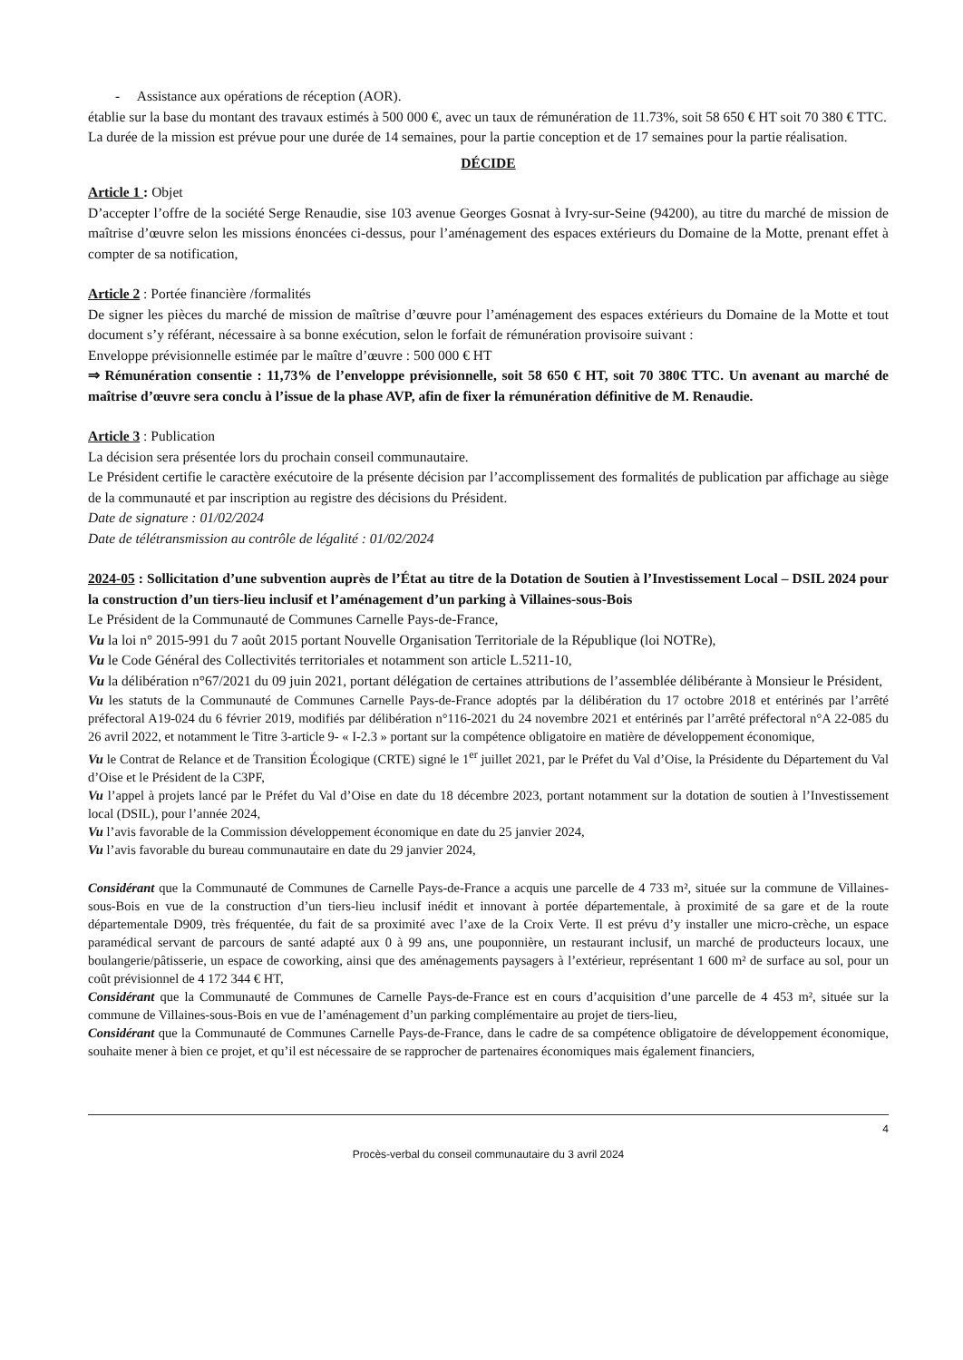- Assistance aux opérations de réception (AOR).
établie sur la base du montant des travaux estimés à 500 000 €, avec un taux de rémunération de 11.73%, soit 58 650 € HT soit 70 380 € TTC.
La durée de la mission est prévue pour une durée de 14 semaines, pour la partie conception et de 17 semaines pour la partie réalisation.
DÉCIDE
Article 1 : Objet
D’accepter l’offre de la société Serge Renaudie, sise 103 avenue Georges Gosnat à Ivry-sur-Seine (94200), au titre du marché de mission de maîtrise d’œuvre selon les missions énoncées ci-dessus, pour l’aménagement des espaces extérieurs du Domaine de la Motte, prenant effet à compter de sa notification,
Article 2 : Portée financière /formalités
De signer les pièces du marché de mission de maîtrise d’œuvre pour l’aménagement des espaces extérieurs du Domaine de la Motte et tout document s’y référant, nécessaire à sa bonne exécution, selon le forfait de rémunération provisoire suivant :
Enveloppe prévisionnelle estimée par le maître d’œuvre : 500 000 € HT
⇒ Rémunération consentie : 11,73% de l’enveloppe prévisionnelle, soit 58 650 € HT, soit 70 380€ TTC. Un avenant au marché de maîtrise d’œuvre sera conclu à l’issue de la phase AVP, afin de fixer la rémunération définitive de M. Renaudie.
Article 3 : Publication
La décision sera présentée lors du prochain conseil communautaire.
Le Président certifie le caractère exécutoire de la présente décision par l’accomplissement des formalités de publication par affichage au siège de la communauté et par inscription au registre des décisions du Président.
Date de signature : 01/02/2024
Date de télétransmission au contrôle de légalité : 01/02/2024
2024-05 : Sollicitation d’une subvention auprès de l’État au titre de la Dotation de Soutien à l’Investissement Local – DSIL 2024 pour la construction d’un tiers-lieu inclusif et l’aménagement d’un parking à Villaines-sous-Bois
Le Président de la Communauté de Communes Carnelle Pays-de-France,
Vu la loi n° 2015-991 du 7 août 2015 portant Nouvelle Organisation Territoriale de la République (loi NOTRe),
Vu le Code Général des Collectivités territoriales et notamment son article L.5211-10,
Vu la délibération n°67/2021 du 09 juin 2021, portant délégation de certaines attributions de l’assemblée délibérante à Monsieur le Président,
Vu les statuts de la Communauté de Communes Carnelle Pays-de-France adoptés par la délibération du 17 octobre 2018 et entérinés par l’arrêté préfectoral A19-024 du 6 février 2019, modifiés par délibération n°116-2021 du 24 novembre 2021 et entérinés par l’arrêté préfectoral n°A 22-085 du 26 avril 2022, et notamment le Titre 3-article 9- « I-2.3 » portant sur la compétence obligatoire en matière de développement économique,
Vu le Contrat de Relance et de Transition Écologique (CRTE) signé le 1<sup>er</sup> juillet 2021, par le Préfet du Val d’Oise, la Présidente du Département du Val d’Oise et le Président de la C3PF,
Vu l’appel à projets lancé par le Préfet du Val d’Oise en date du 18 décembre 2023, portant notamment sur la dotation de soutien à l’Investissement local (DSIL), pour l’année 2024,
Vu l’avis favorable de la Commission développement économique en date du 25 janvier 2024,
Vu l’avis favorable du bureau communautaire en date du 29 janvier 2024,
Considérant que la Communauté de Communes de Carnelle Pays-de-France a acquis une parcelle de 4 733 m², située sur la commune de Villaines-sous-Bois en vue de la construction d’un tiers-lieu inclusif inédit et innovant à portée départementale, à proximité de sa gare et de la route départementale D909, très fréquentée, du fait de sa proximité avec l’axe de la Croix Verte. Il est prévu d’y installer une micro-crèche, un espace paramédical servant de parcours de santé adapté aux 0 à 99 ans, une pouponnière, un restaurant inclusif, un marché de producteurs locaux, une boulangerie/pâtisserie, un espace de coworking, ainsi que des aménagements paysagers à l’extérieur, représentant 1 600 m² de surface au sol, pour un coût prévisionnel de 4 172 344 € HT,
Considérant que la Communauté de Communes de Carnelle Pays-de-France est en cours d’acquisition d’une parcelle de 4 453 m², située sur la commune de Villaines-sous-Bois en vue de l’aménagement d’un parking complémentaire au projet de tiers-lieu,
Considérant que la Communauté de Communes Carnelle Pays-de-France, dans le cadre de sa compétence obligatoire de développement économique, souhaite mener à bien ce projet, et qu’il est nécessaire de se rapprocher de partenaires économiques mais également financiers,
4
Procès-verbal du conseil communautaire du 3 avril 2024